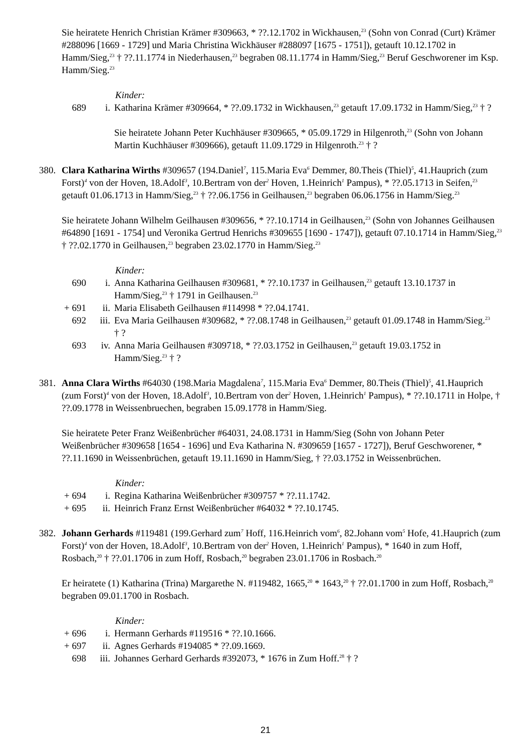Sie heiratete Henrich Christian Krämer #309663, * ??.12.1702 in Wickhausen,<sup>23</sup> (Sohn von Conrad (Curt) Krämer #288096 [1669 - 1729] und Maria Christina Wickhäuser #288097 [1675 - 1751]), getauft 10.12.1702 in Hamm/Sieg,<sup>23</sup> † ??.11.1774 in Niederhausen,<sup>23</sup> begraben 08.11.1774 in Hamm/Sieg,<sup>23</sup> Beruf Geschworener im Ksp. Hamm/Sieg.<sup>23</sup>
Kinder:
689 i. Katharina Krämer #309664, * ??.09.1732 in Wickhausen,<sup>23</sup> getauft 17.09.1732 in Hamm/Sieg,<sup>23</sup> † ?
Sie heiratete Johann Peter Kuchhäuser #309665, * 05.09.1729 in Hilgenroth,<sup>23</sup> (Sohn von Johann Martin Kuchhäuser #309666), getauft 11.09.1729 in Hilgenroth.<sup>23</sup> † ?
380. Clara Katharina Wirths #309657 (194.Daniel<sup>7</sup>, 115.Maria Eva<sup>6</sup> Demmer, 80.Theis (Thiel)<sup>5</sup>, 41.Hauprich (zum Forst)<sup>4</sup> von der Hoven, 18.Adolf<sup>3</sup>, 10.Bertram von der<sup>2</sup> Hoven, 1.Heinrich<sup>1</sup> Pampus), * ??.05.1713 in Seifen,<sup>23</sup> getauft 01.06.1713 in Hamm/Sieg,<sup>23</sup> † ??.06.1756 in Geilhausen,<sup>23</sup> begraben 06.06.1756 in Hamm/Sieg.<sup>23</sup>
Sie heiratete Johann Wilhelm Geilhausen #309656, * ??.10.1714 in Geilhausen,<sup>23</sup> (Sohn von Johannes Geilhausen #64890 [1691 - 1754] und Veronika Gertrud Henrichs #309655 [1690 - 1747]), getauft 07.10.1714 in Hamm/Sieg,<sup>23</sup> † ??.02.1770 in Geilhausen,<sup>23</sup> begraben 23.02.1770 in Hamm/Sieg.<sup>23</sup>
Kinder:
690 i. Anna Katharina Geilhausen #309681, * ??.10.1737 in Geilhausen,<sup>23</sup> getauft 13.10.1737 in Hamm/Sieg,<sup>23</sup> † 1791 in Geilhausen.<sup>23</sup>
+ 691 ii. Maria Elisabeth Geilhausen #114998 * ??.04.1741.
692 iii. Eva Maria Geilhausen #309682, * ??.08.1748 in Geilhausen,<sup>23</sup> getauft 01.09.1748 in Hamm/Sieg.<sup>23</sup> † ?
693 iv. Anna Maria Geilhausen #309718, * ??.03.1752 in Geilhausen,<sup>23</sup> getauft 19.03.1752 in Hamm/Sieg.<sup>23</sup> † ?
381. Anna Clara Wirths #64030 (198.Maria Magdalena<sup>7</sup>, 115.Maria Eva<sup>6</sup> Demmer, 80.Theis (Thiel)<sup>5</sup>, 41.Hauprich (zum Forst)<sup>4</sup> von der Hoven, 18.Adolf<sup>3</sup>, 10.Bertram von der<sup>2</sup> Hoven, 1.Heinrich<sup>1</sup> Pampus), * ??.10.1711 in Holpe, † ??.09.1778 in Weissenbruechen, begraben 15.09.1778 in Hamm/Sieg.
Sie heiratete Peter Franz Weißenbrücher #64031, 24.08.1731 in Hamm/Sieg (Sohn von Johann Peter Weißenbrücher #309658 [1654 - 1696] und Eva Katharina N. #309659 [1657 - 1727]), Beruf Geschworener, * ??.11.1690 in Weissenbrüchen, getauft 19.11.1690 in Hamm/Sieg, † ??.03.1752 in Weissenbrüchen.
Kinder:
+ 694 i. Regina Katharina Weißenbrücher #309757 * ??.11.1742.
+ 695 ii. Heinrich Franz Ernst Weißenbrücher #64032 * ??.10.1745.
382. Johann Gerhards #119481 (199.Gerhard zum<sup>7</sup> Hoff, 116.Heinrich vom<sup>6</sup>, 82.Johann vom<sup>5</sup> Hofe, 41.Hauprich (zum Forst)<sup>4</sup> von der Hoven, 18.Adolf<sup>3</sup>, 10.Bertram von der<sup>2</sup> Hoven, 1.Heinrich<sup>1</sup> Pampus), * 1640 in zum Hoff, Rosbach,<sup>20</sup> † ??.01.1706 in zum Hoff, Rosbach,<sup>20</sup> begraben 23.01.1706 in Rosbach.<sup>20</sup>
Er heiratete (1) Katharina (Trina) Margarethe N. #119482, 1665,<sup>20</sup> * 1643,<sup>20</sup> † ??.01.1700 in zum Hoff, Rosbach,<sup>20</sup> begraben 09.01.1700 in Rosbach.
Kinder:
+ 696 i. Hermann Gerhards #119516 * ??.10.1666.
+ 697 ii. Agnes Gerhards #194085 * ??.09.1669.
698 iii. Johannes Gerhard Gerhards #392073, * 1676 in Zum Hoff.<sup>28</sup> † ?
21